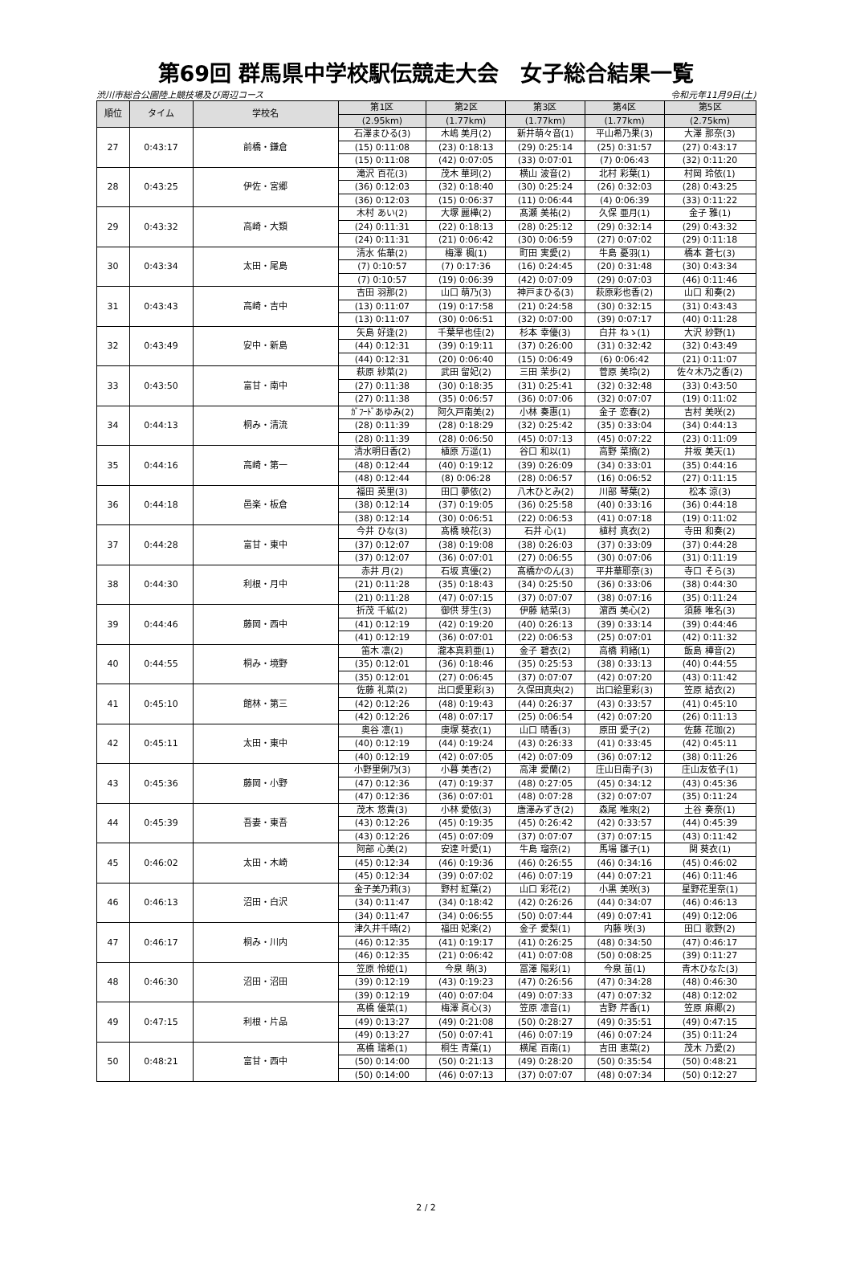第69回 群馬県中学校駅伝競走大会　女子総合結果一覧
渋川市総合公園陸上競技場及び周辺コース 令和元年11月9日(土)
| 順位 | タイム | 学校名 | 第1区 | 第2区 | 第3区 | 第4区 | 第5区 |
| --- | --- | --- | --- | --- | --- | --- | --- |
| | | | (2.95km) | (1.77km) | (1.77km) | (1.77km) | (2.75km) |
| 27 | 0:43:17 | 前橋・鎌倉 | 石澤まひる(3) | 木嶋 美月(2) | 新井萌々音(1) | 平山希乃果(3) | 大澤 那奈(3) |
| | | | (15) 0:11:08 | (23) 0:18:13 | (29) 0:25:14 | (25) 0:31:57 | (27) 0:43:17 |
| | | | (15) 0:11:08 | (42) 0:07:05 | (33) 0:07:01 | (7) 0:06:43 | (32) 0:11:20 |
| 28 | 0:43:25 | 伊佐・宮郷 | 滝沢 百花(3) | 茂木 華珂(2) | 横山 波音(2) | 北村 彩葉(1) | 村岡 玲依(1) |
| | | | (36) 0:12:03 | (32) 0:18:40 | (30) 0:25:24 | (26) 0:32:03 | (28) 0:43:25 |
| | | | (36) 0:12:03 | (15) 0:06:37 | (11) 0:06:44 | (4) 0:06:39 | (33) 0:11:22 |
| 29 | 0:43:32 | 高崎・大類 | 木村 あい(2) | 大塚 麗樺(2) | 髙瀬 美祐(2) | 久保 亜月(1) | 金子 雅(1) |
| | | | (24) 0:11:31 | (22) 0:18:13 | (28) 0:25:12 | (29) 0:32:14 | (29) 0:43:32 |
| | | | (24) 0:11:31 | (21) 0:06:42 | (30) 0:06:59 | (27) 0:07:02 | (29) 0:11:18 |
| 30 | 0:43:34 | 太田・尾島 | 清水 佑華(2) | 梅澤 楓(1) | 町田 実愛(2) | 牛島 憂羽(1) | 橋本 蒼七(3) |
| | | | (7) 0:10:57 | (7) 0:17:36 | (16) 0:24:45 | (20) 0:31:48 | (30) 0:43:34 |
| | | | (7) 0:10:57 | (19) 0:06:39 | (42) 0:07:09 | (29) 0:07:03 | (46) 0:11:46 |
| 31 | 0:43:43 | 高崎・吉中 | 吉田 羽那(2) | 山口 萌乃(3) | 神戸まひる(3) | 萩原彩也香(2) | 山口 和奏(2) |
| | | | (13) 0:11:07 | (19) 0:17:58 | (21) 0:24:58 | (30) 0:32:15 | (31) 0:43:43 |
| | | | (13) 0:11:07 | (30) 0:06:51 | (32) 0:07:00 | (39) 0:07:17 | (40) 0:11:28 |
| 32 | 0:43:49 | 安中・新島 | 矢島 好逢(2) | 千葉早也佳(2) | 杉本 幸優(3) | 白井 ねゝ(1) | 大沢 紗野(1) |
| | | | (44) 0:12:31 | (39) 0:19:11 | (37) 0:26:00 | (31) 0:32:42 | (32) 0:43:49 |
| | | | (44) 0:12:31 | (20) 0:06:40 | (15) 0:06:49 | (6) 0:06:42 | (21) 0:11:07 |
| 33 | 0:43:50 | 富甘・南中 | 萩原 紗菜(2) | 武田 留妃(2) | 三田 茉歩(2) | 菅原 美玲(2) | 佐々木乃之香(2) |
| | | | (27) 0:11:38 | (30) 0:18:35 | (31) 0:25:41 | (32) 0:32:48 | (33) 0:43:50 |
| | | | (27) 0:11:38 | (35) 0:06:57 | (36) 0:07:06 | (32) 0:07:07 | (19) 0:11:02 |
| 34 | 0:44:13 | 桐み・清流 | ｶﾞﾌｰﾄﾞあゆみ(2) | 阿久戸南美(2) | 小林 奏惠(1) | 金子 恋春(2) | 吉村 美咲(2) |
| | | | (28) 0:11:39 | (28) 0:18:29 | (32) 0:25:42 | (35) 0:33:04 | (34) 0:44:13 |
| | | | (28) 0:11:39 | (28) 0:06:50 | (45) 0:07:13 | (45) 0:07:22 | (23) 0:11:09 |
| 35 | 0:44:16 | 高崎・第一 | 清水明日香(2) | 植原 万遥(1) | 谷口 和以(1) | 高野 菜摘(2) | 井坂 美天(1) |
| | | | (48) 0:12:44 | (40) 0:19:12 | (39) 0:26:09 | (34) 0:33:01 | (35) 0:44:16 |
| | | | (48) 0:12:44 | (8) 0:06:28 | (28) 0:06:57 | (16) 0:06:52 | (27) 0:11:15 |
| 36 | 0:44:18 | 邑楽・板倉 | 福田 英里(3) | 田口 夢依(2) | 八木ひとみ(2) | 川部 琴葉(2) | 松本 涼(3) |
| | | | (38) 0:12:14 | (37) 0:19:05 | (36) 0:25:58 | (40) 0:33:16 | (36) 0:44:18 |
| | | | (38) 0:12:14 | (30) 0:06:51 | (22) 0:06:53 | (41) 0:07:18 | (19) 0:11:02 |
| 37 | 0:44:28 | 富甘・東中 | 今井 ひな(3) | 髙橋 映花(3) | 石井 心(1) | 植村 真衣(2) | 寺田 和奏(2) |
| | | | (37) 0:12:07 | (38) 0:19:08 | (38) 0:26:03 | (37) 0:33:09 | (37) 0:44:28 |
| | | | (37) 0:12:07 | (36) 0:07:01 | (27) 0:06:55 | (30) 0:07:06 | (31) 0:11:19 |
| 38 | 0:44:30 | 利根・月中 | 赤井 月(2) | 石坂 真優(2) | 髙橋かのん(3) | 平井華耶奈(3) | 寺口 そら(3) |
| | | | (21) 0:11:28 | (35) 0:18:43 | (34) 0:25:50 | (36) 0:33:06 | (38) 0:44:30 |
| | | | (21) 0:11:28 | (47) 0:07:15 | (37) 0:07:07 | (38) 0:07:16 | (35) 0:11:24 |
| 39 | 0:44:46 | 藤岡・西中 | 折茂 千絋(2) | 御供 芽生(3) | 伊藤 結菜(3) | 濵西 美心(2) | 須藤 唯名(3) |
| | | | (41) 0:12:19 | (42) 0:19:20 | (40) 0:26:13 | (39) 0:33:14 | (39) 0:44:46 |
| | | | (41) 0:12:19 | (36) 0:07:01 | (22) 0:06:53 | (25) 0:07:01 | (42) 0:11:32 |
| 40 | 0:44:55 | 桐み・境野 | 笛木 凛(2) | 瀧本真莉亜(1) | 金子 碧衣(2) | 高橋 莉緒(1) | 飯島 樺音(2) |
| | | | (35) 0:12:01 | (36) 0:18:46 | (35) 0:25:53 | (38) 0:33:13 | (40) 0:44:55 |
| | | | (35) 0:12:01 | (27) 0:06:45 | (37) 0:07:07 | (42) 0:07:20 | (43) 0:11:42 |
| 41 | 0:45:10 | 館林・第三 | 佐藤 礼菜(2) | 出口愛里彩(3) | 久保田真央(2) | 出口絵里彩(3) | 笠原 結衣(2) |
| | | | (42) 0:12:26 | (48) 0:19:43 | (44) 0:26:37 | (43) 0:33:57 | (41) 0:45:10 |
| | | | (42) 0:12:26 | (48) 0:07:17 | (25) 0:06:54 | (42) 0:07:20 | (26) 0:11:13 |
| 42 | 0:45:11 | 太田・東中 | 奥谷 凛(1) | 庚塚 葵衣(1) | 山口 晴香(3) | 原田 愛子(2) | 佐藤 花珈(2) |
| | | | (40) 0:12:19 | (44) 0:19:24 | (43) 0:26:33 | (41) 0:33:45 | (42) 0:45:11 |
| | | | (40) 0:12:19 | (42) 0:07:05 | (42) 0:07:09 | (36) 0:07:12 | (38) 0:11:26 |
| 43 | 0:45:36 | 藤岡・小野 | 小野里俐乃(3) | 小暮 美杏(2) | 高津 愛蘭(2) | 庄山日南子(3) | 庄山友依子(1) |
| | | | (47) 0:12:36 | (47) 0:19:37 | (48) 0:27:05 | (45) 0:34:12 | (43) 0:45:36 |
| | | | (47) 0:12:36 | (36) 0:07:01 | (48) 0:07:28 | (32) 0:07:07 | (35) 0:11:24 |
| 44 | 0:45:39 | 吾妻・東吾 | 茂木 悠貴(3) | 小林 愛依(3) | 唐澤みずき(2) | 森尾 唯來(2) | 土谷 奏奈(1) |
| | | | (43) 0:12:26 | (45) 0:19:35 | (45) 0:26:42 | (42) 0:33:57 | (44) 0:45:39 |
| | | | (43) 0:12:26 | (45) 0:07:09 | (37) 0:07:07 | (37) 0:07:15 | (43) 0:11:42 |
| 45 | 0:46:02 | 太田・木崎 | 阿部 心美(2) | 安達 叶愛(1) | 牛島 瑠奈(2) | 馬場 雛子(1) | 関 葵衣(1) |
| | | | (45) 0:12:34 | (46) 0:19:36 | (46) 0:26:55 | (46) 0:34:16 | (45) 0:46:02 |
| | | | (45) 0:12:34 | (39) 0:07:02 | (46) 0:07:19 | (44) 0:07:21 | (46) 0:11:46 |
| 46 | 0:46:13 | 沼田・白沢 | 金子美乃莉(3) | 野村 紅葉(2) | 山口 彩花(2) | 小黒 美咲(3) | 星野花里奈(1) |
| | | | (34) 0:11:47 | (34) 0:18:42 | (42) 0:26:26 | (44) 0:34:07 | (46) 0:46:13 |
| | | | (34) 0:11:47 | (34) 0:06:55 | (50) 0:07:44 | (49) 0:07:41 | (49) 0:12:06 |
| 47 | 0:46:17 | 桐み・川内 | 津久井千晴(2) | 福田 妃楽(2) | 金子 愛梨(1) | 内藤 咲(3) | 田口 歌野(2) |
| | | | (46) 0:12:35 | (41) 0:19:17 | (41) 0:26:25 | (48) 0:34:50 | (47) 0:46:17 |
| | | | (46) 0:12:35 | (21) 0:06:42 | (41) 0:07:08 | (50) 0:08:25 | (39) 0:11:27 |
| 48 | 0:46:30 | 沼田・沼田 | 笠原 怜姫(1) | 今泉 萌(3) | 冨澤 陽彩(1) | 今泉 苗(1) | 青木ひなた(3) |
| | | | (39) 0:12:19 | (43) 0:19:23 | (47) 0:26:56 | (47) 0:34:28 | (48) 0:46:30 |
| | | | (39) 0:12:19 | (40) 0:07:04 | (49) 0:07:33 | (47) 0:07:32 | (48) 0:12:02 |
| 49 | 0:47:15 | 利根・片品 | 髙橋 優菜(1) | 梅澤 眞心(3) | 笠原 凛音(1) | 吉野 芹香(1) | 笠原 麻椰(2) |
| | | | (49) 0:13:27 | (49) 0:21:08 | (50) 0:28:27 | (49) 0:35:51 | (49) 0:47:15 |
| | | | (49) 0:13:27 | (50) 0:07:41 | (46) 0:07:19 | (46) 0:07:24 | (35) 0:11:24 |
| 50 | 0:48:21 | 富甘・西中 | 髙橋 瑞希(1) | 桐生 青葉(1) | 横尾 百南(1) | 吉田 恵菜(2) | 茂木 乃愛(2) |
| | | | (50) 0:14:00 | (50) 0:21:13 | (49) 0:28:20 | (50) 0:35:54 | (50) 0:48:21 |
| | | | (50) 0:14:00 | (46) 0:07:13 | (37) 0:07:07 | (48) 0:07:34 | (50) 0:12:27 |
2 / 2